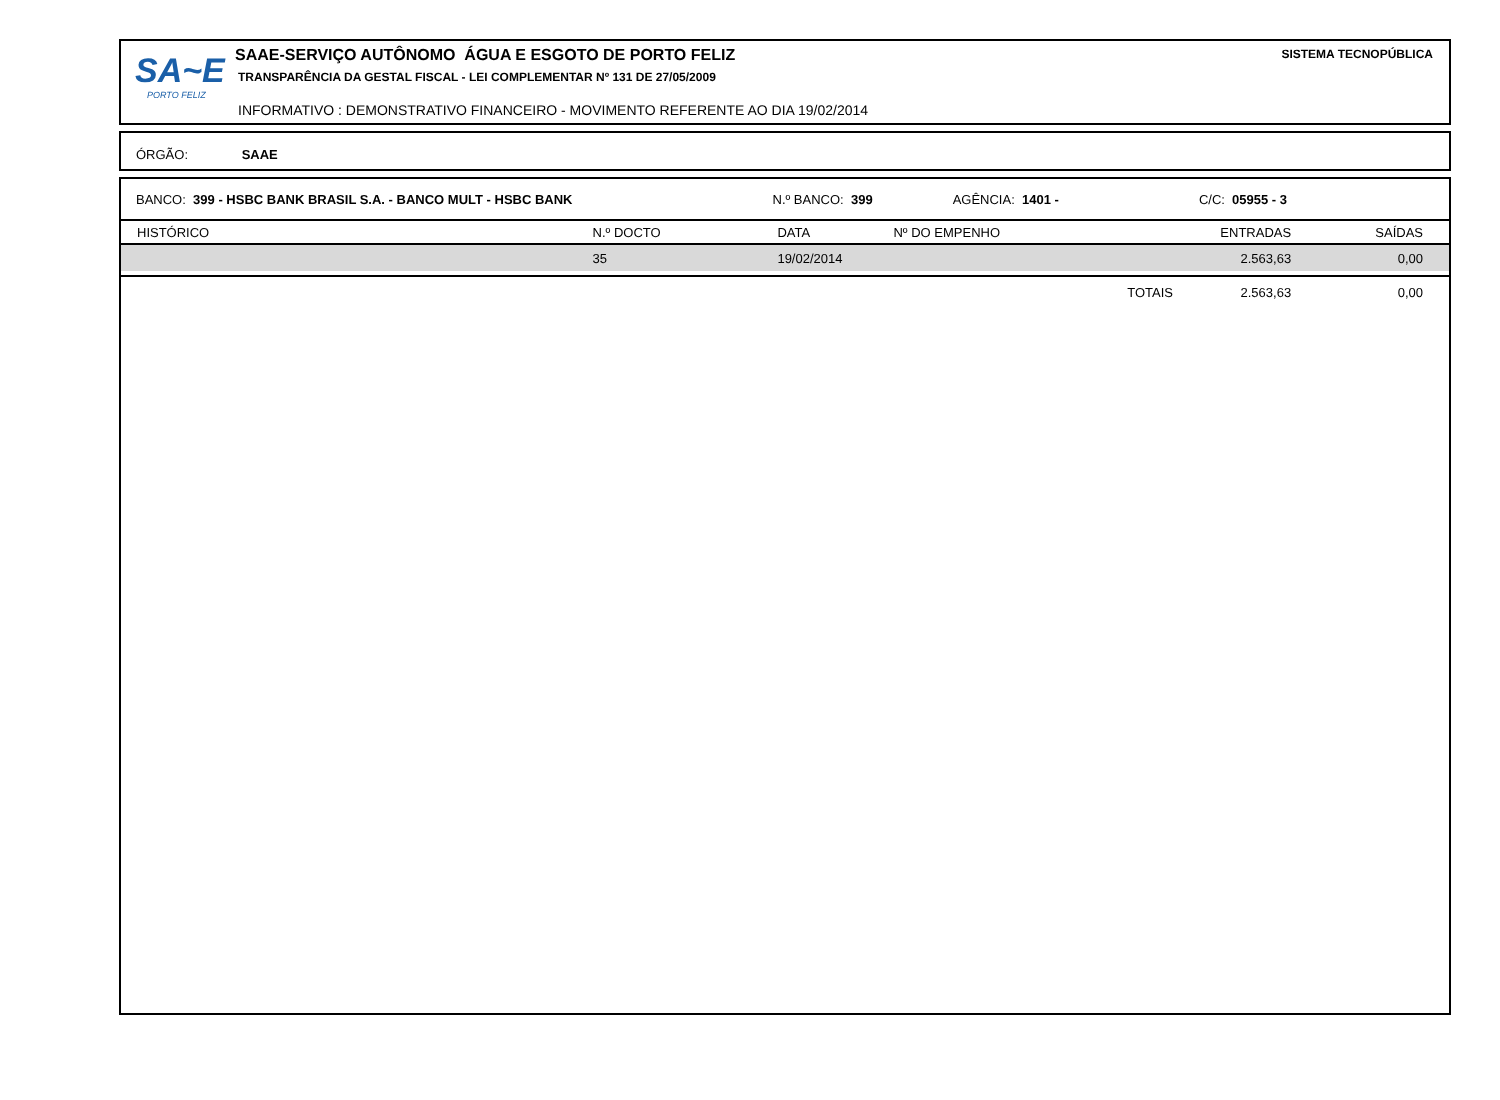SA~E
PORTO FELIZ
SAAE-SERVIÇO AUTÔNOMO ÁGUA E ESGOTO DE PORTO FELIZ
TRANSPARÊNCIA DA GESTAL FISCAL - LEI COMPLEMENTAR Nº 131 DE 27/05/2009
INFORMATIVO : DEMONSTRATIVO FINANCEIRO - MOVIMENTO REFERENTE AO DIA 19/02/2014
SISTEMA TECNOPÚBLICA
ÓRGÃO: SAAE
| BANCO: 399 - HSBC BANK BRASIL S.A. - BANCO MULT - HSBC BANK N.º BANCO: 399 AGÊNCIA: 1401 - C/C: 05955 - 3 | | | | | | |
| HISTÓRICO | N.º DOCTO | DATA | Nº DO EMPENHO | | ENTRADAS | SAÍDAS |
| | 35 | 19/02/2014 | | | 2.563,63 | 0,00 |
| | | | | TOTAIS | 2.563,63 | 0,00 |